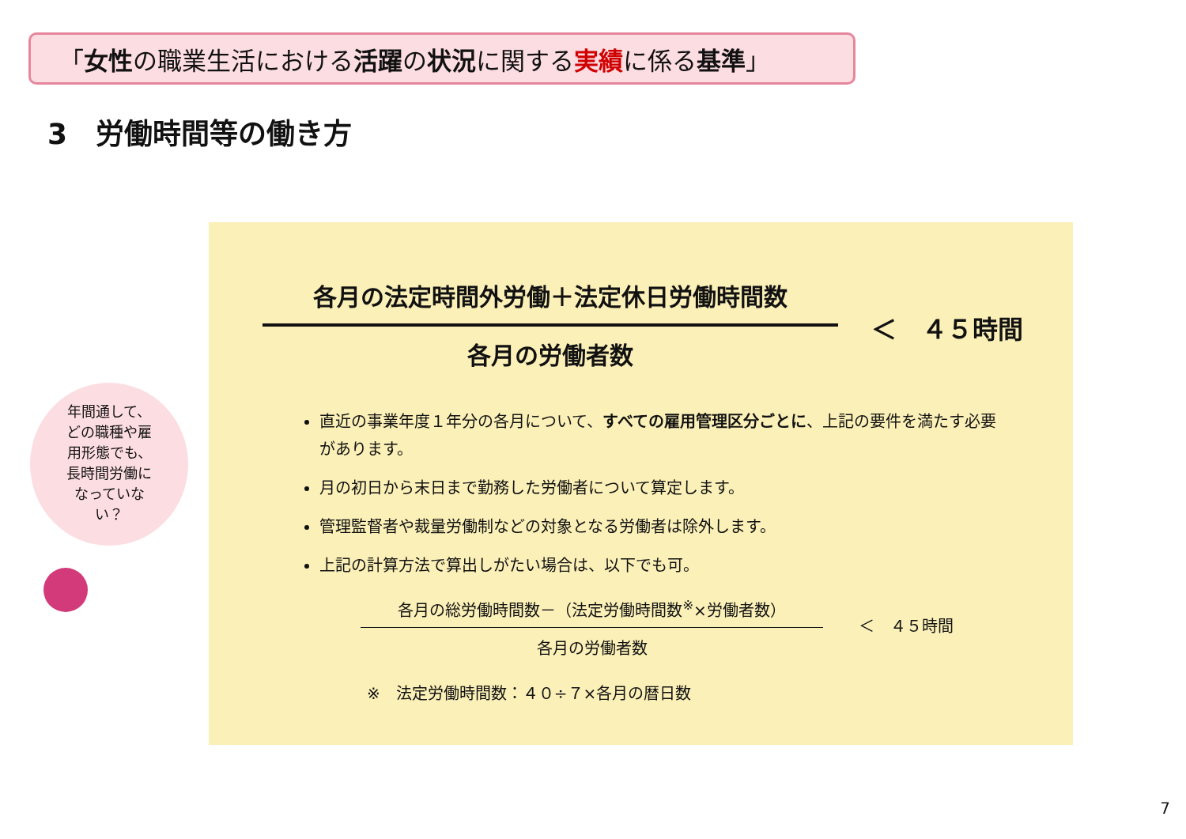「女性の職業生活における活躍の状況に関する実績に係る基準」
3　労働時間等の働き方
各月の法定時間外労働＋法定休日労働時間数
各月の労働者数
＜　４５時間
直近の事業年度１年分の各月について、すべての雇用管理区分ごとに、上記の要件を満たす必要があります。
月の初日から末日まで勤務した労働者について算定します。
管理監督者や裁量労働制などの対象となる労働者は除外します。
上記の計算方法で算出しがたい場合は、以下でも可。
各月の総労働時間数－（法定労働時間数<sup>※</sup>×労働者数）
各月の労働者数
＜　４５時間
※　法定労働時間数：４０÷７×各月の暦日数
年間通して、
どの職種や雇
用形態でも、
長時間労働に
なっていな
い？
7